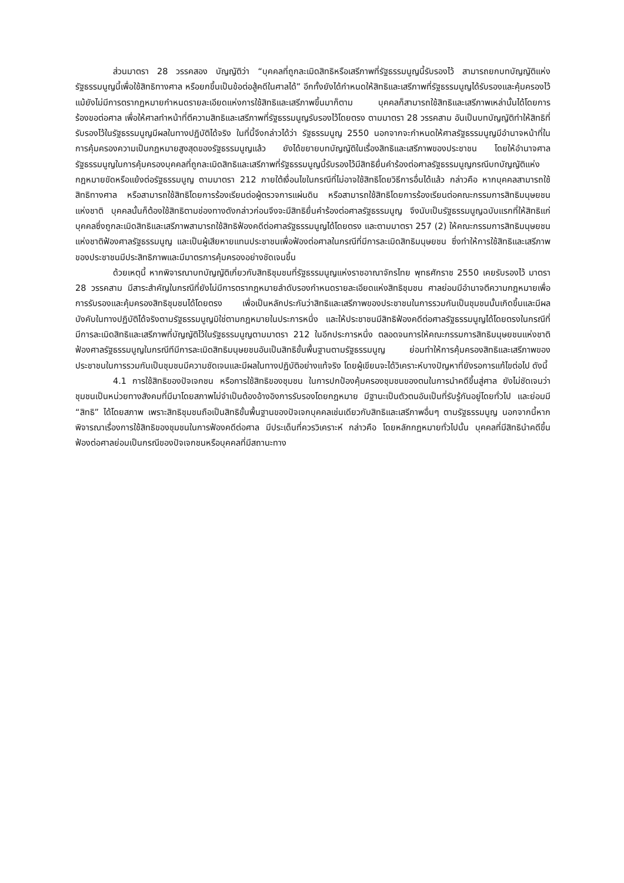ส่วนมาตรา 28 วรรคสอง บัญญัติว่า “บุคคลที่ถูกละเมิดสิทธิหรือเสรีภาพที่รัฐธรรมนูญนี้รับรองไว้ สามารถยกบทบัญญัติแห่งรัฐธรรมนูญนี้เพื่อใช้สิทธิทางศาล หรือยกขึ้นเป็นข้อต่อสู้คดีในศาลได้” อีกทั้งยังได้กำหนดให้สิทธิและเสรีภาพที่รัฐธรรมนูญได้รับรองและคุ้มครองไว้ แม้ยังไม่มีการตรากฎหมายกำหนดรายละเอียดแห่งการใช้สิทธิและเสรีภาพขึ้นมาก็ตาม บุคคลก็สามารถใช้สิทธิและเสรีภาพเหล่านั้นได้โดยการร้องขอต่อศาล เพื่อให้ศาลทำหน้าที่ตีความสิทธิและเสรีภาพที่รัฐธรรมนูญรับรองไว้โดยตรง ตามมาตรา 28 วรรคสาม อันเป็นบทบัญญัติทำให้สิทธิที่รับรองไว้ในรัฐธรรมนูญมีผลในทางปฏิบัติได้จริง ในที่นี้จึงกล่าวได้ว่า รัฐธรรมนูญ 2550 นอกจากจะกำหนดให้ศาลรัฐธรรมนูญมีอำนาจหน้าที่ในการคุ้มครองความเป็นกฎหมายสูงสุดของรัฐธรรมนูญแล้ว ยังได้ขยายบทบัญญัติในเรื่องสิทธิและเสรีภาพของประชาชน โดยให้อำนาจศาลรัฐธรรมนูญในการคุ้มครองบุคคลที่ถูกละเมิดสิทธิและเสรีภาพที่รัฐธรรมนูญนี้รับรองไว้มีสิทธิยื่นคำร้องต่อศาลรัฐธรรมนูญกรณีบทบัญญัติแห่งกฎหมายขัดหรือแย้งต่อรัฐธรรมนูญ ตามมาตรา 212 ภายใต้เงื่อนไขในกรณีที่ไม่อาจใช้สิทธิโดยวิธีการอื่นได้แล้ว กล่าวคือ หากบุคคลสามารถใช้สิทธิทางศาล หรือสามารถใช้สิทธิโดยการร้องเรียนต่อผู้ตรวจการแผ่นดิน หรือสามารถใช้สิทธิโดยการร้องเรียนต่อคณะกรรมการสิทธิมนุษยชนแห่งชาติ บุคคลนั้นก็ต้องใช้สิทธิตามช่องทางดังกล่าวก่อนจึงจะมีสิทธิยื่นคำร้องต่อศาลรัฐธรรมนูญ จึงนับเป็นรัฐธรรมนูญฉบับแรกที่ให้สิทธิแก่บุคคลซึ่งถูกละเมิดสิทธิและเสรีภาพสามารถใช้สิทธิฟ้องคดีต่อศาลรัฐธรรมนูญได้โดยตรง และตามมาตรา 257 (2) ให้คณะกรรมการสิทธิมนุษยชนแห่งชาติฟ้องศาลรัฐธรรมนูญ และเป็นผู้เสียหายแทนประชาชนเพื่อฟ้องต่อศาลในกรณีที่มีการละเมิดสิทธิมนุษยชน ซึ่งทำให้การใช้สิทธิและเสรีภาพของประชาชนมีประสิทธิภาพและมีมาตรการคุ้มครองอย่างชัดเจนขึ้น
ด้วยเหตุนี้ หากพิจารณาบทบัญญัติเกี่ยวกับสิทธิชุมชนที่รัฐธรรมนูญแห่งราชอาณาจักรไทย พุทธศักราช 2550 เคยรับรองไว้ มาตรา 28 วรรคสาม มีสาระสำคัญในกรณีที่ยังไม่มีการตรากฎหมายลำดับรองกำหนดรายละเอียดแห่งสิทธิชุมชน ศาลย่อมมีอำนาจตีความกฎหมายเพื่อการรับรองและคุ้มครองสิทธิชุมชนได้โดยตรง เพื่อเป็นหลักประกันว่าสิทธิและเสรีภาพของประชาชนในการรวมกันเป็นชุมชนนั้นเกิดขึ้นและมีผลบังคับในทางปฏิบัติได้จริงตามรัฐธรรมนูญมิใช่ตามกฎหมายในประการหนึ่ง และให้ประชาชนมีสิทธิฟ้องคดีต่อศาลรัฐธรรมนูญได้โดยตรงในกรณีที่มีการละเมิดสิทธิและเสรีภาพที่บัญญัติไว้ในรัฐธรรมนูญตามมาตรา 212 ในอีกประการหนึ่ง ตลอดจนการให้คณะกรรมการสิทธิมนุษยชนแห่งชาติฟ้องศาลรัฐธรรมนูญในกรณีทีมีการละเมิดสิทธิมนุษยชนอันเป็นสิทธิขั้นพื้นฐานตามรัฐธรรมนูญ ย่อมทำให้การคุ้มครองสิทธิและเสรีภาพของประชาชนในการรวมกันเป็นชุมชนมีความชัดเจนและมีผลในทางปฏิบัติอย่างแท้จริง โดยผู้เขียนจะได้วิเคราะห์บางปัญหาที่ยังรอการแก้ไขต่อไป ดังนี้
4.1 การใช้สิทธิของปัจเจกชน หรือการใช้สิทธิของชุมชน ในการปกป้องคุ้มครองชุมชนของตนในการนำคดีขึ้นสู่ศาล ยังไม่ชัดเจนว่าชุมชนเป็นหน่วยทางสังคมที่มีมาโดยสภาพไม่จำเป็นต้องอ้างอิงการรับรองโดยกฎหมาย มีฐานะเป็นตัวตนอันเป็นที่รับรู้กันอยู่โดยทั่วไป และย่อมมี “สิทธิ” ได้โดยสภาพ เพราะสิทธิชุมชนถือเป็นสิทธิขั้นพื้นฐานของปัจเจกบุคคลเช่นเดียวกับสิทธิและเสรีภาพอื่นๆ ตามรัฐธรรมนูญ นอกจากนี้หากพิจารณาเรื่องการใช้สิทธิของชุมชนในการฟ้องคดีต่อศาล มีประเด็นที่ควรวิเคราะห์ กล่าวคือ โดยหลักกฎหมายทั่วไปนั้น บุคคลที่มีสิทธินำคดีขึ้นฟ้องต่อศาลย่อมเป็นกรณีของปัจเจกชนหรือบุคคลที่มีสถานะทาง